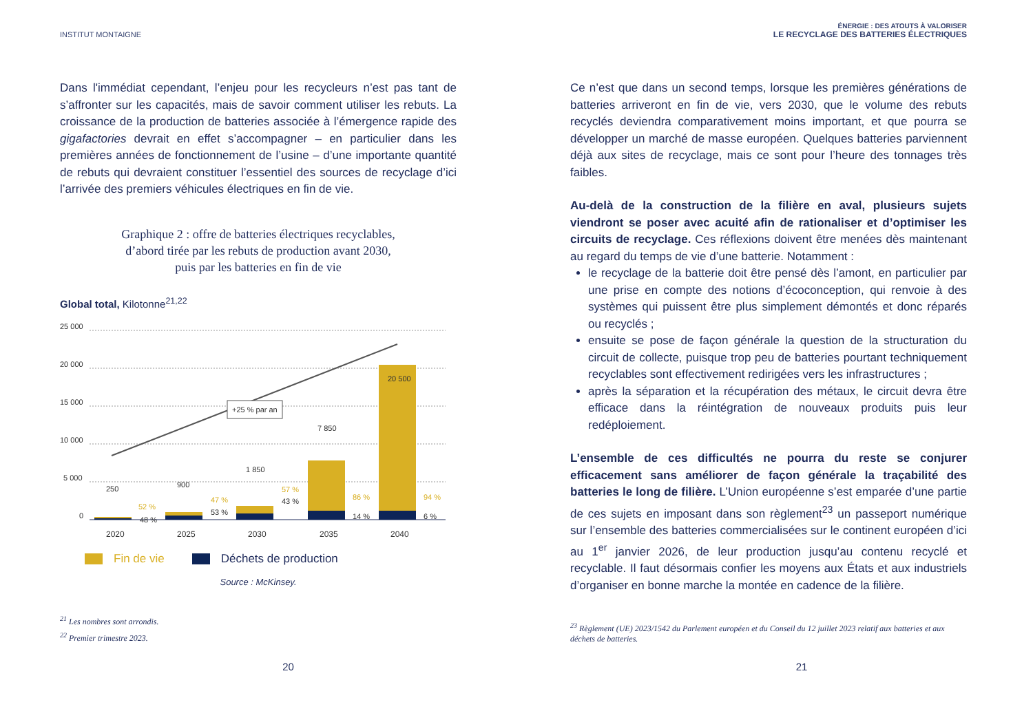INSTITUT MONTAIGNE
Dans l'immédiat cependant, l’enjeu pour les recycleurs n’est pas tant de s’affronter sur les capacités, mais de savoir comment utiliser les rebuts. La croissance de la production de batteries associée à l’émergence rapide des gigafactories devrait en effet s’accompagner – en particulier dans les premières années de fonctionnement de l’usine – d’une importante quantité de rebuts qui devraient constituer l’essentiel des sources de recyclage d’ici l’arrivée des premiers véhicules électriques en fin de vie.
Graphique 2 : offre de batteries électriques recyclables,
d’abord tirée par les rebuts de production avant 2030,
puis par les batteries en fin de vie
Global total, Kilotonne<sup>21,22</sup>
25 000
20 000
15 000
10 000
5 000
0
+25 % par an
250
900
1 850
7 850
20 500
52 %
48 %
47 %
53 %
57 %
43 %
86 %
14 %
94 %
6 %
2020
2025
2030
2035
2040
Fin de vie Déchets de production
Source : McKinsey.
<sup>21</sup> Les nombres sont arrondis.
<sup>22</sup> Premier trimestre 2023.
20
ÉNERGIE : DES ATOUTS À VALORISER
LE RECYCLAGE DES BATTERIES ÉLECTRIQUES
Ce n’est que dans un second temps, lorsque les premières générations de batteries arriveront en fin de vie, vers 2030, que le volume des rebuts recyclés deviendra comparativement moins important, et que pourra se développer un marché de masse européen. Quelques batteries parviennent déjà aux sites de recyclage, mais ce sont pour l’heure des tonnages très faibles.
Au-delà de la construction de la filière en aval, plusieurs sujets viendront se poser avec acuité afin de rationaliser et d’optimiser les circuits de recyclage. Ces réflexions doivent être menées dès maintenant au regard du temps de vie d’une batterie. Notamment :
le recyclage de la batterie doit être pensé dès l’amont, en particulier par une prise en compte des notions d’écoconception, qui renvoie à des systèmes qui puissent être plus simplement démontés et donc réparés ou recyclés ;
ensuite se pose de façon générale la question de la structuration du circuit de collecte, puisque trop peu de batteries pourtant techniquement recyclables sont effectivement redirigées vers les infrastructures ;
après la séparation et la récupération des métaux, le circuit devra être efficace dans la réintégration de nouveaux produits puis leur redéploiement.
L’ensemble de ces difficultés ne pourra du reste se conjurer efficacement sans améliorer de façon générale la traçabilité des batteries le long de filière. L’Union européenne s’est emparée d’une partie de ces sujets en imposant dans son règlement<sup>23</sup> un passeport numérique sur l’ensemble des batteries commercialisées sur le continent européen d’ici au 1<sup>er</sup> janvier 2026, de leur production jusqu’au contenu recyclé et recyclable. Il faut désormais confier les moyens aux États et aux industriels d’organiser en bonne marche la montée en cadence de la filière.
<sup>23</sup> Règlement (UE) 2023/1542 du Parlement européen et du Conseil du 12 juillet 2023 relatif aux batteries et aux déchets de batteries.
21